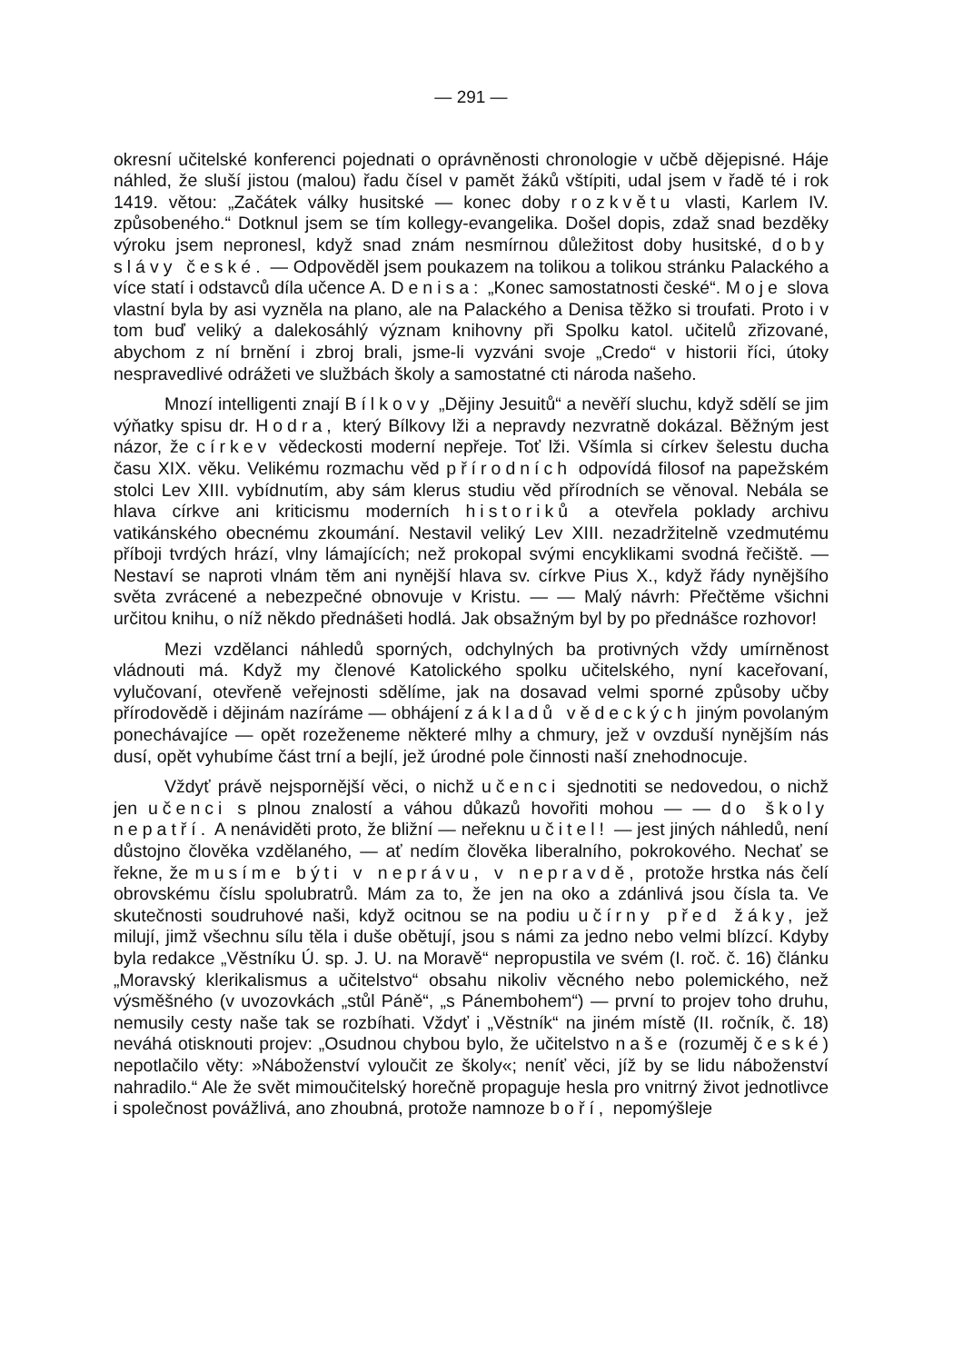— 291 —
okresní učitelské konferenci pojednati o oprávněnosti chronologie v učbě dějepisné. Háje náhled, že sluší jistou (malou) řadu čísel v pamět žáků vštípiti, udal jsem v řadě té i rok 1419. větou: „Začátek války husitské — konec doby rozkvětu vlasti, Karlem IV. způsobeného.“ Dotknul jsem se tím kollegy-evangelika. Došel dopis, zdaž snad bezděky výroku jsem nepronesl, když snad znám nesmírnou důležitost doby husitské, doby slávy české. — Odpověděl jsem poukazem na tolikou a tolikou stránku Palackého a více statí i odstavců díla učence A. Denisa: „Konec samostatnosti české“. Moje slova vlastní byla by asi vyzněla na plano, ale na Palackého a Denisa těžko si troufati. Proto i v tom buď veliký a dalekosáhlý význam knihovny při Spolku katol. učitelů zřizované, abychom z ní brnění i zbroj brali, jsme-li vyzváni svoje „Credo“ v historii říci, útoky nespravedlivé odrážeti ve službách školy a samostatné cti národa našeho.
Mnozí intelligenti znají Bílkovy „Dějiny Jesuitů“ a nevěří sluchu, když sdělí se jim výňatky spisu dr. Hodra, který Bílkovy lži a nepravdy nezvratně dokázal. Běžným jest názor, že církev vědeckosti moderní nepřeje. Toť lži. Všímla si církev šelestu ducha času XIX. věku. Velikému rozmachu věd přírodních odpovídá filosof na papežském stolci Lev XIII. vybídnutím, aby sám klerus studiu věd přírodních se věnoval. Nebála se hlava církve ani kriticismu moderních historiků a otevřela poklady archivu vatikánského obecnému zkoumání. Nestavil veliký Lev XIII. nezadržitelně vzedmutému příboji tvrdých hrází, vlny lámajících; než prokopal svými encyklikami svodná řečiště. — Nestaví se naproti vlnám těm ani nynější hlava sv. církve Pius X., když řády nynějšího světa zvrácené a nebezpečné obnovuje v Kristu. — — Malý návrh: Přečtěme všichni určitou knihu, o níž někdo přednášeti hodlá. Jak obsažným byl by po přednášce rozhovor!
Mezi vzdělanci náhledů sporných, odchylných ba protivných vždy umírněnost vládnouti má. Když my členové Katolického spolku učitelského, nyní kaceřovaní, vylučovaní, otevřeně veřejnosti sdělíme, jak na dosavad velmi sporné způsoby učby přírodovědě i dějinám nazíráme — obhájení základů vědeckých jiným povolaným ponechávajíce — opět rozeženeme některé mlhy a chmury, jež v ovzduší nynějším nás dusí, opět vyhubíme část trní a bejlí, jež úrodné pole činnosti naší znehodnocuje.
Vždyť právě nejspornější věci, o nichž učenci sjednotiti se nedovedou, o nichž jen učenci s plnou znalostí a váhou důkazů hovořiti mohou — — do školy nepatří. A nenáviděti proto, že bližní — neřeknu učitel! — jest jiných náhledů, není důstojno člověka vzdělaného, — ať nedím člověka liberalního, pokrokového. Nechať se řekne, že musíme býti v neprávu, v nepravdě, protože hrstka nás čelí obrovskému číslu spolubratrů. Mám za to, že jen na oko a zdánlivá jsou čísla ta. Ve skutečnosti soudruhové naši, když ocitnou se na podiu učírny před žáky, jež milují, jimž všechnu sílu těla i duše obětují, jsou s námi za jedno nebo velmi blízcí. Kdyby byla redakce „Věstníku Ú. sp. J. U. na Moravě“ nepropustila ve svém (I. roč. č. 16) článku „Moravský klerikalismus a učitelstvo“ obsahu nikoliv věcného nebo polemického, než výsměšného (v uvozovkách „stůl Páně“, „s Pánembohem“) — první to projev toho druhu, nemusily cesty naše tak se rozbíhati. Vždyť i „Věstník“ na jiném místě (II. ročník, č. 18) neváhá otisknouti projev: „Osudnou chybou bylo, že učitelstvo naše (rozuměj české) nepotlačilo věty: »Náboženství vyloučit ze školy«; neníť věci, jíž by se lidu náboženství nahradilo.“ Ale že svět mimoučitelský horečně propaguje hesla pro vnitrný život jednotlivce i společnost povážlivá, ano zhoubná, protože namnoze boří, nepomýšleje